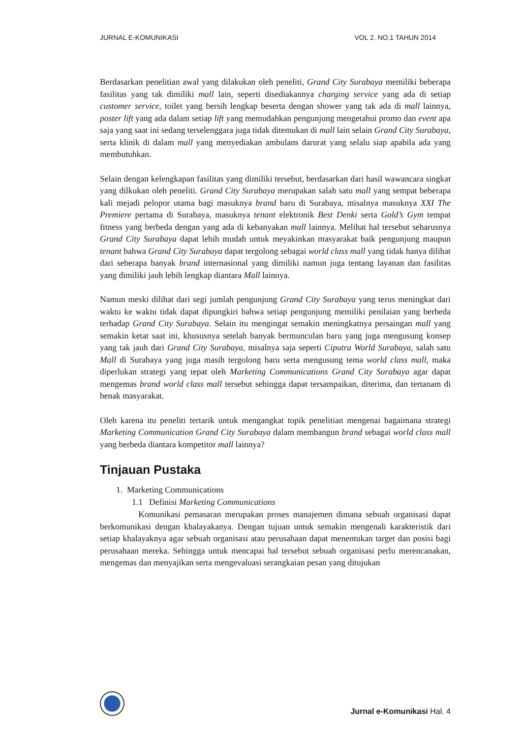JURNAL E-KOMUNIKASI VOL 2. NO.1 TAHUN 2014
Berdasarkan penelitian awal yang dilakukan oleh peneliti, Grand City Surabaya memiliki beberapa fasilitas yang tak dimiliki mall lain, seperti disediakannya charging service yang ada di setiap customer service, toilet yang bersih lengkap beserta dengan shower yang tak ada di mall lainnya, poster lift yang ada dalam setiap lift yang memudahkan pengunjung mengetahui promo dan event apa saja yang saat ini sedang terselenggara juga tidak ditemukan di mall lain selain Grand City Surabaya, serta klinik di dalam mall yang menyediakan ambulans darurat yang selalu siap apabila ada yang membutuhkan.
Selain dengan kelengkapan fasilitas yang dimiliki tersebut, berdasarkan dari hasil wawancara singkat yang dilkukan oleh peneliti. Grand City Surabaya merupakan salah satu mall yang sempat beberapa kali mejadi pelopor utama bagi masuknya brand baru di Surabaya, misalnya masuknya XXI The Premiere pertama di Surabaya, masuknya tenant elektronik Best Denki serta Gold’s Gym tempat fitness yang berbeda dengan yang ada di kebanyakan mall lainnya. Melihat hal tersebut seharusnya Grand City Surabaya dapat lebih mudah untuk meyakinkan masyarakat baik pengunjung maupun tenant bahwa Grand City Surabaya dapat tergolong sebagai world class mall yang tidak hanya dilihat dari seberapa banyak brand internasional yang dimiliki namun juga tentang layanan dan fasilitas yang dimiliki jauh lebih lengkap diantara Mall lainnya.
Namun meski dilihat dari segi jumlah pengunjung Grand City Surabaya yang terus meningkat dari waktu ke waktu tidak dapat dipungkiri bahwa setiap pengunjung memiliki penilaian yang berbeda terhadap Grand City Surabaya. Selain itu mengingat semakin meningkatnya persaingan mall yang semakin ketat saat ini, khususnya setelah banyak bermunculan baru yang juga mengusung konsep yang tak jauh dari Grand City Surabaya, misalnya saja seperti Ciputra World Surabaya, salah satu Mall di Surabaya yang juga masih tergolong baru serta mengusung tema world class mall, maka diperlukan strategi yang tepat oleh Marketing Communications Grand City Surabaya agar dapat mengemas brand world class mall tersebut sehingga dapat tersampaikan, diterima, dan tertanam di benak masyarakat.
Oleh karena itu peneliti tertarik untuk mengangkat topik penelitian mengenai bagaimana strategi Marketing Communication Grand City Surabaya dalam membangun brand sebagai world class mall yang berbeda diantara kompetitor mall lainnya?
Tinjauan Pustaka
1. Marketing Communications
1.1 Definisi Marketing Communications
Komunikasi pemasaran merupakan proses manajemen dimana sebuah organisasi dapat berkomunikasi dengan khalayakanya. Dengan tujuan untuk semakin mengenali karakteristik dari setiap khalayaknya agar sebuah organisasi atau perusahaan dapat menentukan target dan posisi bagi perusahaan mereka. Sehingga untuk mencapai hal tersebut sebuah organisasi perlu merencanakan, mengemas dan menyajikan serta mengevaluasi serangkaian pesan yang ditujukan
Jurnal e-Komunikasi Hal. 4